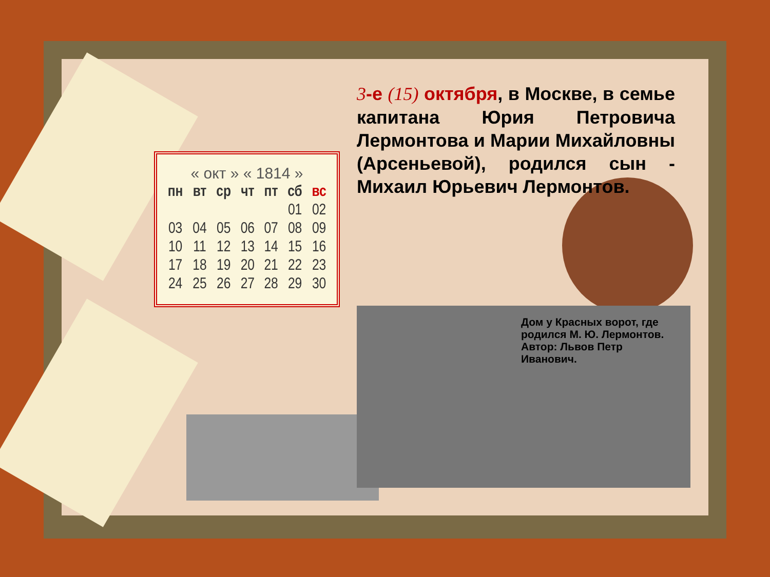« окт » « 1814 »
| пн | вт | ср | чт | пт | сб | вс |
| --- | --- | --- | --- | --- | --- | --- |
| | | | | | 01 | 02 |
| 03 | 04 | 05 | 06 | 07 | 08 | 09 |
| 10 | 11 | 12 | 13 | 14 | 15 | 16 |
| 17 | 18 | 19 | 20 | 21 | 22 | 23 |
| 24 | 25 | 26 | 27 | 28 | 29 | 30 |
3-е (15) октября, в Москве, в семье капитана Юрия Петровича Лермонтова и Марии Михайловны (Арсеньевой), родился сын - Михаил Юрьевич Лермонтов.
Дом у Красных ворот, где родился М. Ю. Лермонтов.
Автор: Львов Петр Иванович.